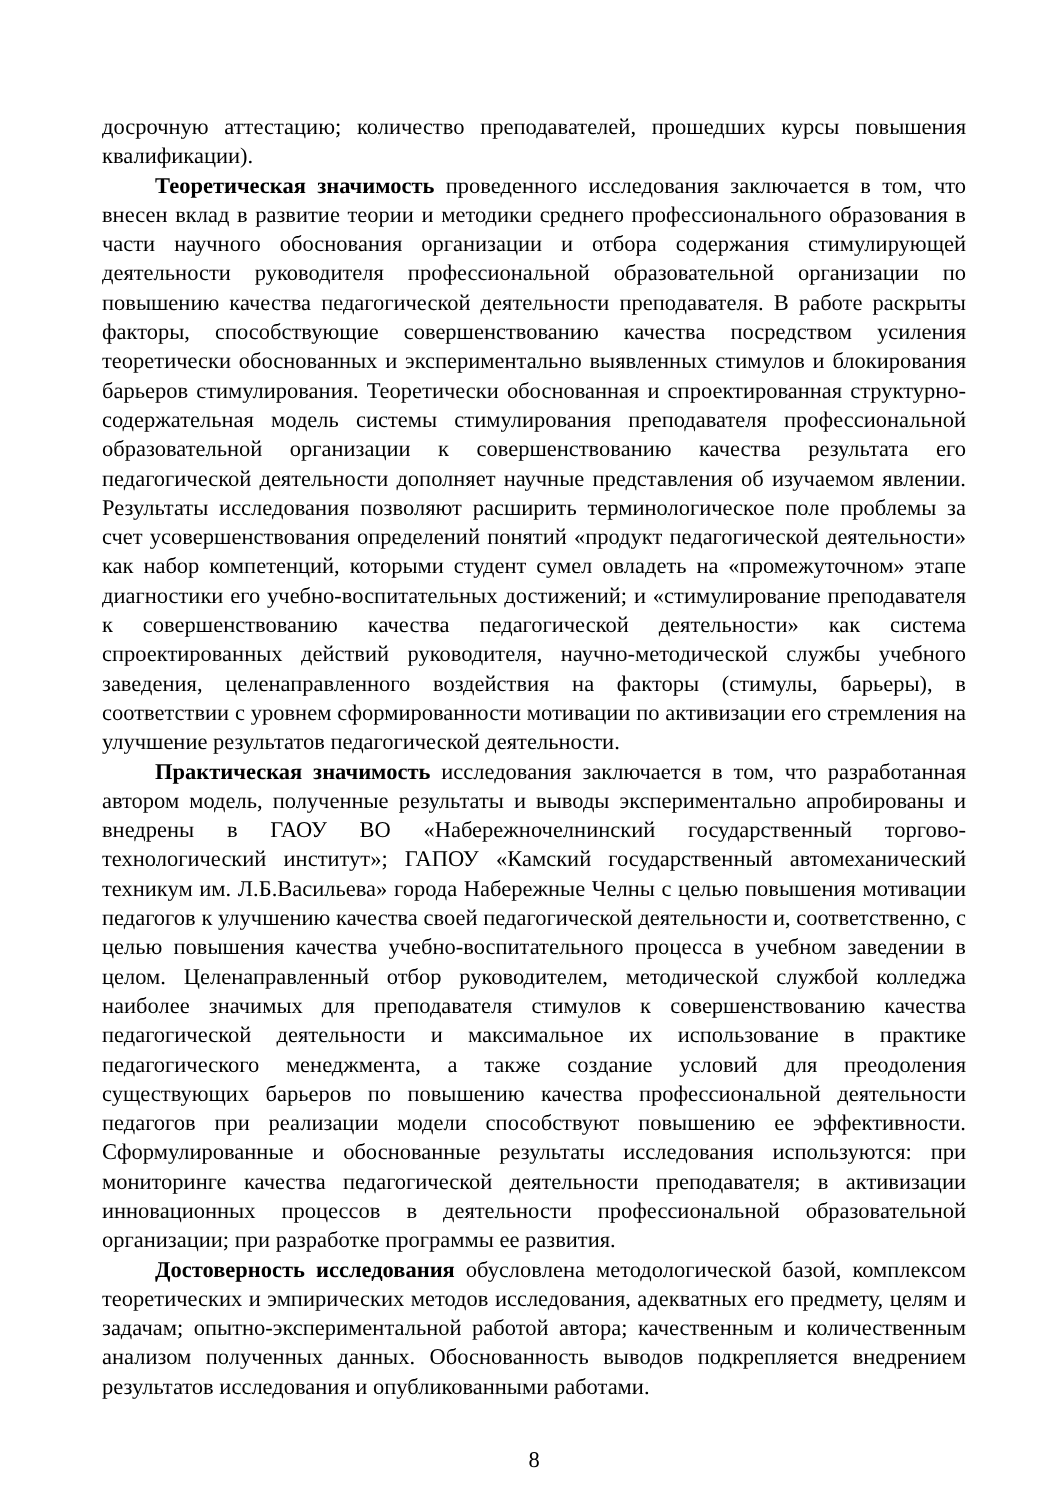досрочную аттестацию; количество преподавателей, прошедших курсы повышения квалификации).
Теоретическая значимость проведенного исследования заключается в том, что внесен вклад в развитие теории и методики среднего профессионального образования в части научного обоснования организации и отбора содержания стимулирующей деятельности руководителя профессиональной образовательной организации по повышению качества педагогической деятельности преподавателя. В работе раскрыты факторы, способствующие совершенствованию качества посредством усиления теоретически обоснованных и экспериментально выявленных стимулов и блокирования барьеров стимулирования. Теоретически обоснованная и спроектированная структурно-содержательная модель системы стимулирования преподавателя профессиональной образовательной организации к совершенствованию качества результата его педагогической деятельности дополняет научные представления об изучаемом явлении. Результаты исследования позволяют расширить терминологическое поле проблемы за счет усовершенствования определений понятий «продукт педагогической деятельности» как набор компетенций, которыми студент сумел овладеть на «промежуточном» этапе диагностики его учебно-воспитательных достижений; и «стимулирование преподавателя к совершенствованию качества педагогической деятельности» как система спроектированных действий руководителя, научно-методической службы учебного заведения, целенаправленного воздействия на факторы (стимулы, барьеры), в соответствии с уровнем сформированности мотивации по активизации его стремления на улучшение результатов педагогической деятельности.
Практическая значимость исследования заключается в том, что разработанная автором модель, полученные результаты и выводы экспериментально апробированы и внедрены в ГАОУ ВО «Набережночелнинский государственный торгово-технологический институт»; ГАПОУ «Камский государственный автомеханический техникум им. Л.Б.Васильева» города Набережные Челны с целью повышения мотивации педагогов к улучшению качества своей педагогической деятельности и, соответственно, с целью повышения качества учебно-воспитательного процесса в учебном заведении в целом. Целенаправленный отбор руководителем, методической службой колледжа наиболее значимых для преподавателя стимулов к совершенствованию качества педагогической деятельности и максимальное их использование в практике педагогического менеджмента, а также создание условий для преодоления существующих барьеров по повышению качества профессиональной деятельности педагогов при реализации модели способствуют повышению ее эффективности. Сформулированные и обоснованные результаты исследования используются: при мониторинге качества педагогической деятельности преподавателя; в активизации инновационных процессов в деятельности профессиональной образовательной организации; при разработке программы ее развития.
Достоверность исследования обусловлена методологической базой, комплексом теоретических и эмпирических методов исследования, адекватных его предмету, целям и задачам; опытно-экспериментальной работой автора; качественным и количественным анализом полученных данных. Обоснованность выводов подкрепляется внедрением результатов исследования и опубликованными работами.
8